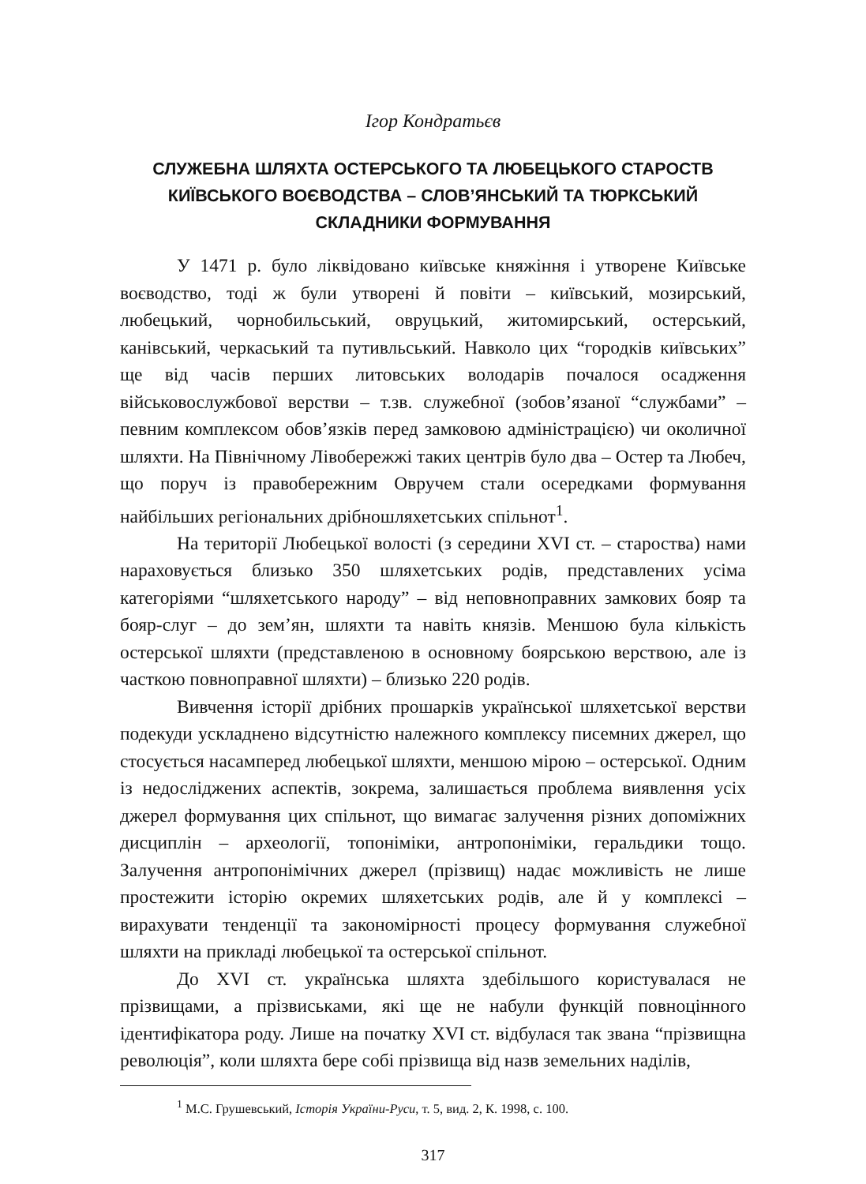Ігор Кондратьєв
СЛУЖЕБНА ШЛЯХТА ОСТЕРСЬКОГО ТА ЛЮБЕЦЬКОГО СТАРОСТВ
КИЇВСЬКОГО ВОЄВОДСТВА – СЛОВ’ЯНСЬКИЙ ТА ТЮРКСЬКИЙ
СКЛАДНИКИ ФОРМУВАННЯ
У 1471 р. було ліквідовано київське княжіння і утворене Київське воєводство, тоді ж були утворені й повіти – київський, мозирський, любецький, чорнобильський, овруцький, житомирський, остерський, канівський, черкаський та путивльський. Навколо цих “городків київських” ще від часів перших литовських володарів почалося осадження військовослужбової верстви – т.зв. служебної (зобов’язаної “службами” – певним комплексом обов’язків перед замковою адміністрацією) чи околичної шляхти. На Північному Лівобережжі таких центрів було два – Остер та Любеч, що поруч із правобережним Овручем стали осередками формування найбільших регіональних дрібношляхетських спільнот<sup>1</sup>.
На території Любецької волості (з середини XVI ст. – староства) нами нараховується близько 350 шляхетських родів, представлених усіма категоріями “шляхетського народу” – від неповноправних замкових бояр та бояр-слуг – до зем’ян, шляхти та навіть князів. Меншою була кількість остерської шляхти (представленою в основному боярською верствою, але із часткою повноправної шляхти) – близько 220 родів.
Вивчення історії дрібних прошарків української шляхетської верстви подекуди ускладнено відсутністю належного комплексу писемних джерел, що стосується насамперед любецької шляхти, меншою мірою – остерської. Одним із недосліджених аспектів, зокрема, залишається проблема виявлення усіх джерел формування цих спільнот, що вимагає залучення різних допоміжних дисциплін – археології, топоніміки, антропоніміки, геральдики тощо. Залучення антропонімічних джерел (прізвищ) надає можливість не лише простежити історію окремих шляхетських родів, але й у комплексі – вирахувати тенденції та закономірності процесу формування служебної шляхти на прикладі любецької та остерської спільнот.
До XVI ст. українська шляхта здебільшого користувалася не прізвищами, а прізвиськами, які ще не набули функцій повноцінного ідентифікатора роду. Лише на початку XVI ст. відбулася так звана “прізвищна революція”, коли шляхта бере собі прізвища від назв земельних наділів,
<sup>1</sup> М.С. Грушевський, Історія України-Руси, т. 5, вид. 2, К. 1998, с. 100.
317